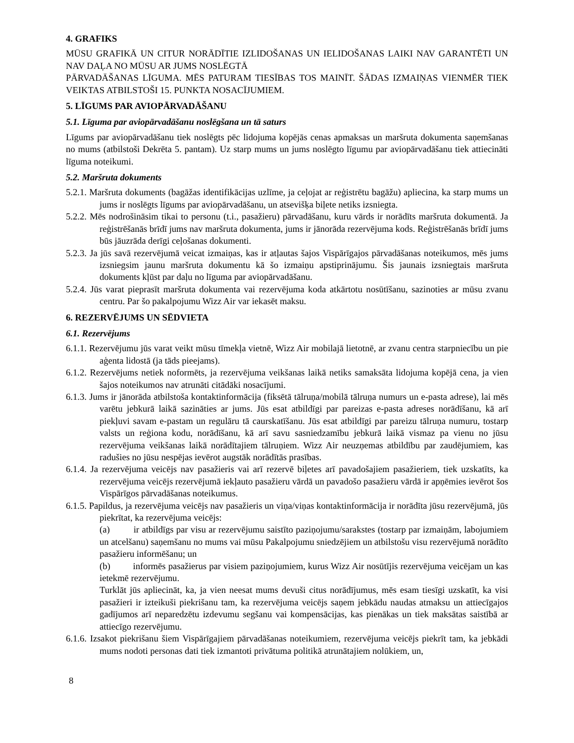4. GRAFIKS
MŪSU GRAFIKĀ UN CITUR NORĀDĪTIE IZLIDOŠANAS UN IELIDOŠANAS LAIKI NAV GARANTĒTI UN NAV DAĻA NO MŪSU AR JUMS NOSLĒGTĀ
PĀRVADĀŠANAS LĪGUMA. MĒS PATURAM TIESĪBAS TOS MAINĪT. ŠĀDAS IZMAIŅAS VIENMĒR TIEK VEIKTAS ATBILSTOŠI 15. PUNKTA NOSACĪJUMIEM.
5. LĪGUMS PAR AVIOPĀRVADĀŠANU
5.1. Līguma par aviopārvadāšanu noslēgšana un tā saturs
Līgums par aviopārvadāšanu tiek noslēgts pēc lidojuma kopējās cenas apmaksas un maršruta dokumenta saņemšanas no mums (atbilstoši Dekrēta 5. pantam). Uz starp mums un jums noslēgto līgumu par aviopārvadāšanu tiek attiecināti līguma noteikumi.
5.2. Maršruta dokuments
5.2.1. Maršruta dokuments (bagāžas identifikācijas uzlīme, ja ceļojat ar reģistrētu bagāžu) apliecina, ka starp mums un jums ir noslēgts līgums par aviopārvadāšanu, un atsevišķa biļete netiks izsniegta.
5.2.2. Mēs nodrošināsim tikai to personu (t.i., pasažieru) pārvadāšanu, kuru vārds ir norādīts maršruta dokumentā. Ja reģistrēšanās brīdī jums nav maršruta dokumenta, jums ir jānorāda rezervējuma kods. Reģistrēšanās brīdī jums būs jāuzrāda derīgi ceļošanas dokumenti.
5.2.3. Ja jūs savā rezervējumā veicat izmaiņas, kas ir atļautas šajos Vispārīgajos pārvadāšanas noteikumos, mēs jums izsniegsim jaunu maršruta dokumentu kā šo izmaiņu apstiprinājumu. Šis jaunais izsniegtais maršruta dokuments kļūst par daļu no līguma par aviopārvadāšanu.
5.2.4. Jūs varat pieprasīt maršruta dokumenta vai rezervējuma koda atkārtotu nosūtīšanu, sazinoties ar mūsu zvanu centru. Par šo pakalpojumu Wizz Air var iekasēt maksu.
6. REZERVĒJUMS UN SĒDVIETA
6.1. Rezervējums
6.1.1. Rezervējumu jūs varat veikt mūsu tīmekļa vietnē, Wizz Air mobilajā lietotnē, ar zvanu centra starpniecību un pie aģenta lidostā (ja tāds pieejams).
6.1.2. Rezervējums netiek noformēts, ja rezervējuma veikšanas laikā netiks samaksāta lidojuma kopējā cena, ja vien šajos noteikumos nav atrunāti citādāki nosacījumi.
6.1.3. Jums ir jānorāda atbilstoša kontaktinformācija (fiksētā tālruņa/mobilā tālruņa numurs un e-pasta adrese), lai mēs varētu jebkurā laikā sazināties ar jums. Jūs esat atbildīgi par pareizas e-pasta adreses norādīšanu, kā arī piekļuvi savam e-pastam un regulāru tā caurskatīšanu. Jūs esat atbildīgi par pareizu tālruņa numuru, tostarp valsts un reģiona kodu, norādīšanu, kā arī savu sasniedzamību jebkurā laikā vismaz pa vienu no jūsu rezervējuma veikšanas laikā norādītajiem tālruņiem. Wizz Air neuzņemas atbildību par zaudējumiem, kas radušies no jūsu nespējas ievērot augstāk norādītās prasības.
6.1.4. Ja rezervējuma veicējs nav pasažieris vai arī rezervē biļetes arī pavadošajiem pasažieriem, tiek uzskatīts, ka rezervējuma veicējs rezervējumā iekļauto pasažieru vārdā un pavadošo pasažieru vārdā ir apņēmies ievērot šos Vispārīgos pārvadāšanas noteikumus.
6.1.5. Papildus, ja rezervējuma veicējs nav pasažieris un viņa/viņas kontaktinformācija ir norādīta jūsu rezervējumā, jūs piekrītat, ka rezervējuma veicējs:
(a) ir atbildīgs par visu ar rezervējumu saistīto paziņojumu/sarakstes (tostarp par izmaiņām, labojumiem un atcelšanu) saņemšanu no mums vai mūsu Pakalpojumu sniedzējiem un atbilstošu visu rezervējumā norādīto pasažieru informēšanu; un
(b) informēs pasažierus par visiem paziņojumiem, kurus Wizz Air nosūtījis rezervējuma veicējam un kas ietekmē rezervējumu.
Turklāt jūs apliecināt, ka, ja vien neesat mums devuši citus norādījumus, mēs esam tiesīgi uzskatīt, ka visi pasažieri ir izteikuši piekrišanu tam, ka rezervējuma veicējs saņem jebkādu naudas atmaksu un attiecīgajos gadījumos arī neparedzētu izdevumu segšanu vai kompensācijas, kas pienākas un tiek maksātas saistībā ar attiecīgo rezervējumu.
6.1.6. Izsakot piekrišanu šiem Vispārīgajiem pārvadāšanas noteikumiem, rezervējuma veicējs piekrīt tam, ka jebkādi mums nodoti personas dati tiek izmantoti privātuma politikā atrunātajiem nolūkiem, un,
8